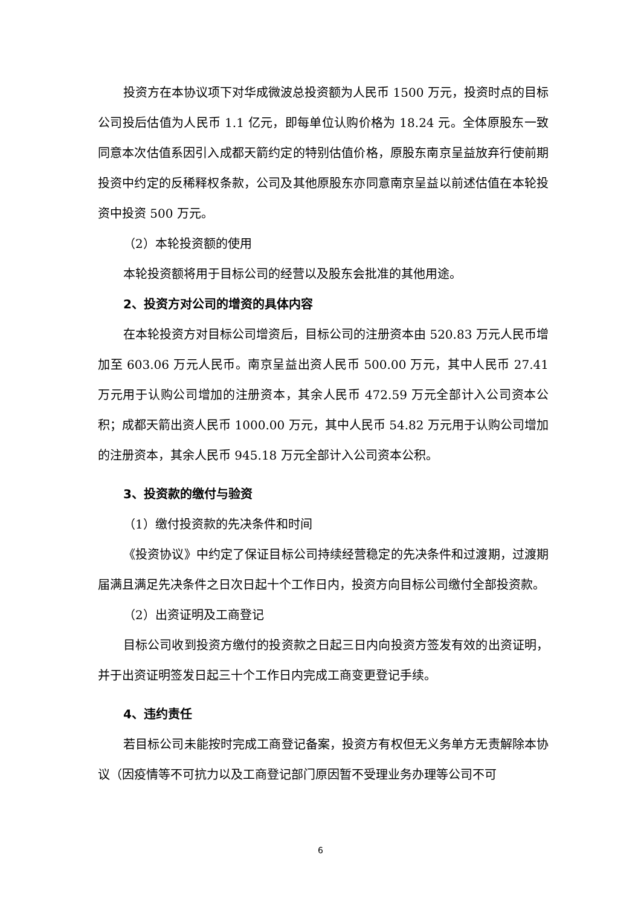投资方在本协议项下对华成微波总投资额为人民币 1500 万元，投资时点的目标公司投后估值为人民币 1.1 亿元，即每单位认购价格为 18.24 元。全体原股东一致同意本次估值系因引入成都天箭约定的特别估值价格，原股东南京呈益放弃行使前期投资中约定的反稀释权条款，公司及其他原股东亦同意南京呈益以前述估值在本轮投资中投资 500 万元。
（2）本轮投资额的使用
本轮投资额将用于目标公司的经营以及股东会批准的其他用途。
2、投资方对公司的增资的具体内容
在本轮投资方对目标公司增资后，目标公司的注册资本由 520.83 万元人民币增加至 603.06 万元人民币。南京呈益出资人民币 500.00 万元，其中人民币 27.41 万元用于认购公司增加的注册资本，其余人民币 472.59 万元全部计入公司资本公积；成都天箭出资人民币 1000.00 万元，其中人民币 54.82 万元用于认购公司增加的注册资本，其余人民币 945.18 万元全部计入公司资本公积。
3、投资款的缴付与验资
（1）缴付投资款的先决条件和时间
《投资协议》中约定了保证目标公司持续经营稳定的先决条件和过渡期，过渡期届满且满足先决条件之日次日起十个工作日内，投资方向目标公司缴付全部投资款。
（2）出资证明及工商登记
目标公司收到投资方缴付的投资款之日起三日内向投资方签发有效的出资证明，并于出资证明签发日起三十个工作日内完成工商变更登记手续。
4、违约责任
若目标公司未能按时完成工商登记备案，投资方有权但无义务单方无责解除本协议（因疫情等不可抗力以及工商登记部门原因暂不受理业务办理等公司不可
6